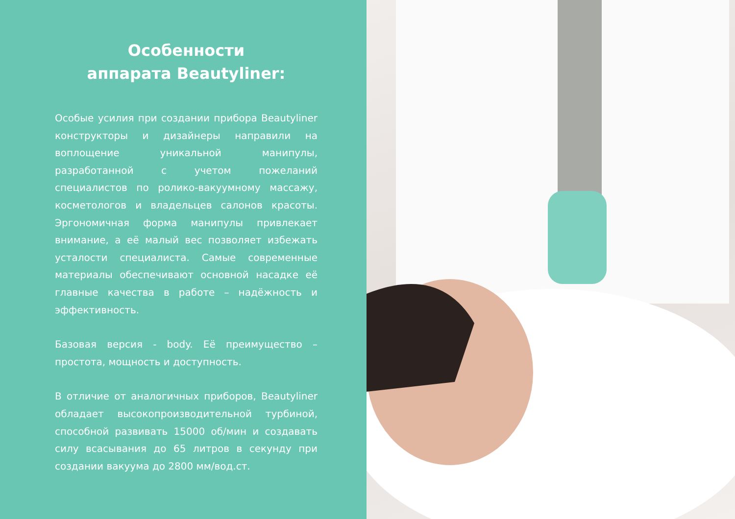Особенности
аппарата Beautyliner:
Особые усилия при создании прибора Beautyliner конструкторы и дизайнеры направили на воплощение уникальной манипулы, разработанной с учетом пожеланий специалистов по ролико-вакуумному массажу, косметологов и владельцев салонов красоты. Эргономичная форма манипулы привлекает внимание, а её малый вес позволяет избежать усталости специалиста. Самые современные материалы обеспечивают основной насадке её главные качества в работе – надёжность и эффективность.
Базовая версия - body. Её преимущество – простота, мощность и доступность.
В отличие от аналогичных приборов, Beautyliner обладает высокопроизводительной турбиной, способной развивать 15000 об/мин и создавать силу всасывания до 65 литров в секунду при создании вакуума до 2800 мм/вод.ст.